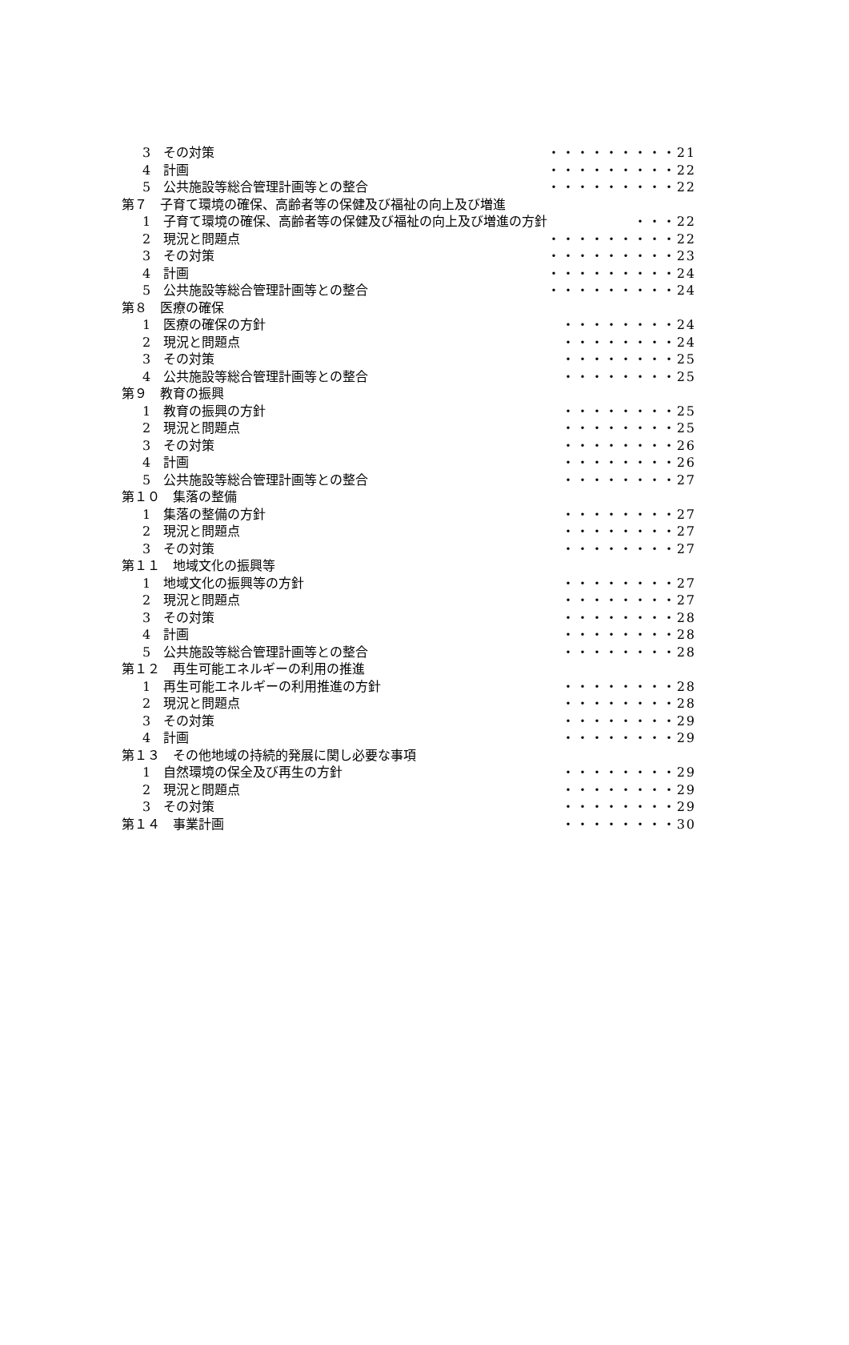3　その対策 ・・・・・・・・・21
4　計画 ・・・・・・・・・22
5　公共施設等総合管理計画等との整合 ・・・・・・・・・22
第７　子育て環境の確保、高齢者等の保健及び福祉の向上及び増進
1　子育て環境の確保、高齢者等の保健及び福祉の向上及び増進の方針 ・・・22
2　現況と問題点 ・・・・・・・・・22
3　その対策 ・・・・・・・・・23
4　計画 ・・・・・・・・・24
5　公共施設等総合管理計画等との整合 ・・・・・・・・・24
第８　医療の確保
1　医療の確保の方針 ・・・・・・・・24
2　現況と問題点 ・・・・・・・・24
3　その対策 ・・・・・・・・25
4　公共施設等総合管理計画等との整合 ・・・・・・・・25
第９　教育の振興
1　教育の振興の方針 ・・・・・・・・25
2　現況と問題点 ・・・・・・・・25
3　その対策 ・・・・・・・・26
4　計画 ・・・・・・・・26
5　公共施設等総合管理計画等との整合 ・・・・・・・・27
第１０　集落の整備
1　集落の整備の方針 ・・・・・・・・27
2　現況と問題点 ・・・・・・・・27
3　その対策 ・・・・・・・・27
第１１　地域文化の振興等
1　地域文化の振興等の方針 ・・・・・・・・27
2　現況と問題点 ・・・・・・・・27
3　その対策 ・・・・・・・・28
4　計画 ・・・・・・・・28
5　公共施設等総合管理計画等との整合 ・・・・・・・・28
第１２　再生可能エネルギーの利用の推進
1　再生可能エネルギーの利用推進の方針 ・・・・・・・・28
2　現況と問題点 ・・・・・・・・28
3　その対策 ・・・・・・・・29
4　計画 ・・・・・・・・29
第１３　その他地域の持続的発展に関し必要な事項
1　自然環境の保全及び再生の方針 ・・・・・・・・29
2　現況と問題点 ・・・・・・・・29
3　その対策 ・・・・・・・・29
第１４　事業計画 ・・・・・・・・30